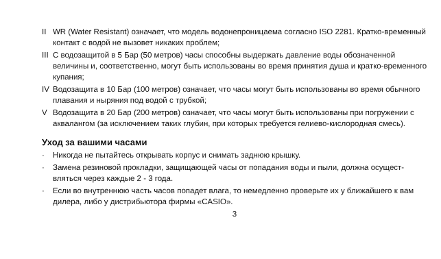II WR (Water Resistant) означает, что модель водонепроницаема согласно ISO 2281. Кратко-временный контакт с водой не вызовет никаких проблем;
III С водозащитой в 5 Бар (50 метров) часы способны выдержать давление воды обозначенной величины и, соответственно, могут быть использованы во время принятия душа и кратко-временного купания;
IV Водозащита в 10 Бар (100 метров) означает, что часы могут быть использованы во время обычного плавания и ныряния под водой с трубкой;
V Водозащита в 20 Бар (200 метров) означает, что часы могут быть использованы при погружении с аквалангом (за исключением таких глубин, при которых требуется гелиево-кислородная смесь).
Уход за вашими часами
· Никогда не пытайтесь открывать корпус и снимать заднюю крышку.
· Замена резиновой прокладки, защищающей часы от попадания воды и пыли, должна осущест-вляться через каждые 2 - 3 года.
· Если во внутреннюю часть часов попадет влага, то немедленно проверьте их у ближайшего к вам дилера, либо у дистрибьютора фирмы «CASIO».
3